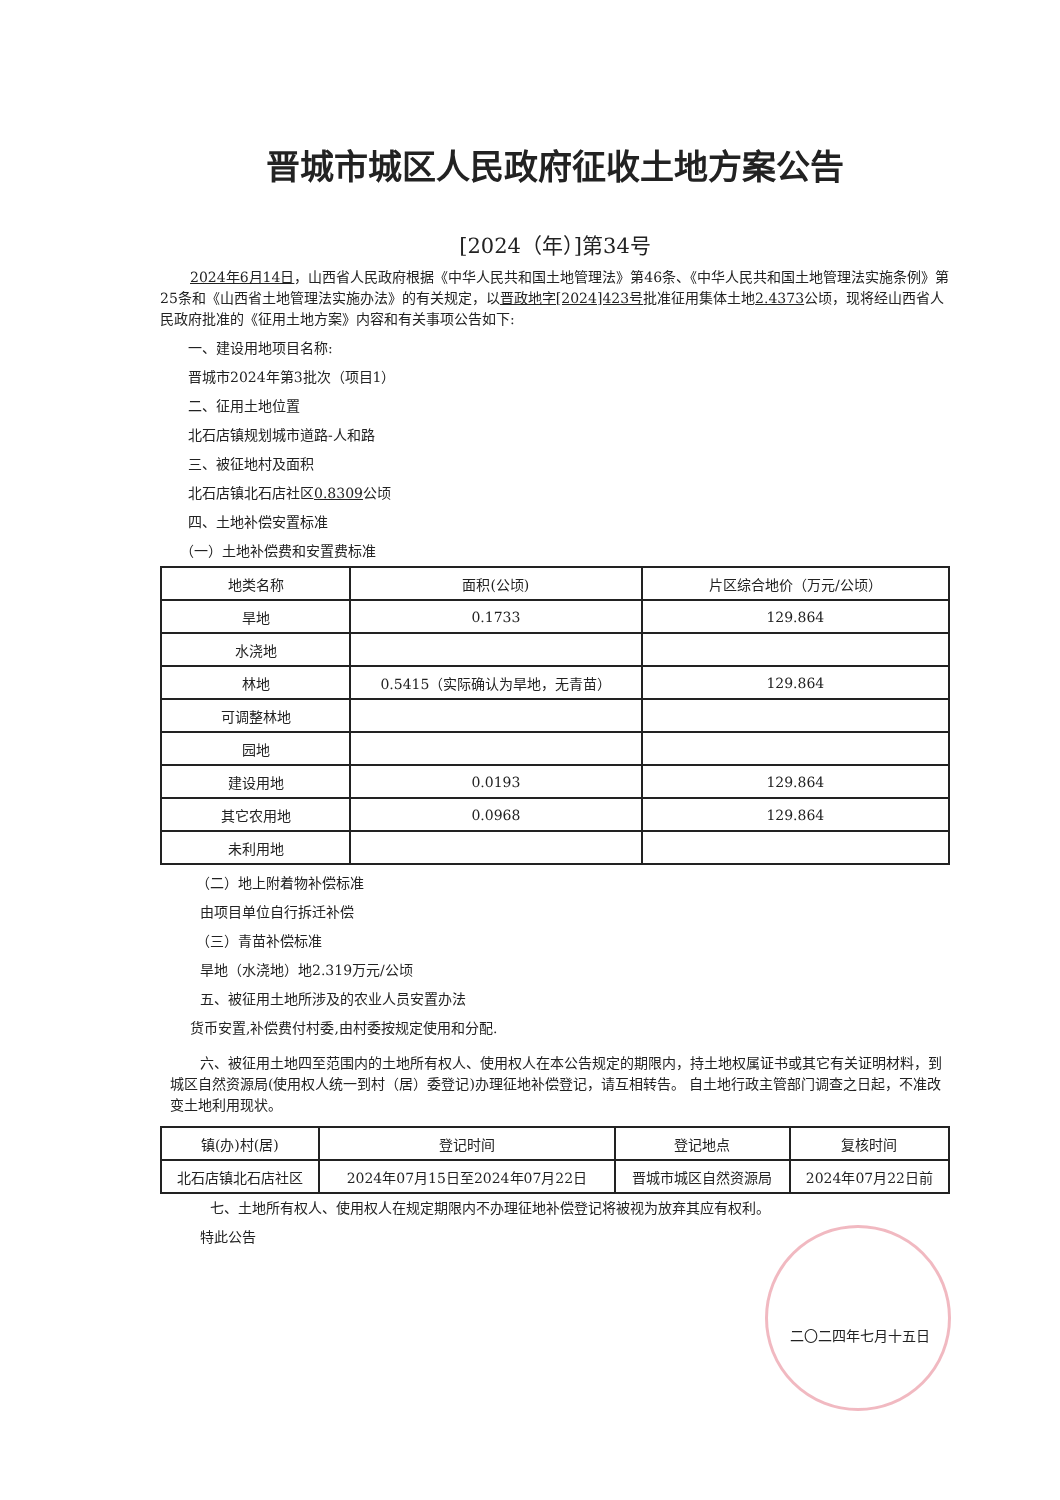晋城市城区人民政府征收土地方案公告
[2024（年）]第34号
2024年6月14日，山西省人民政府根据《中华人民共和国土地管理法》第46条、《中华人民共和国土地管理法实施条例》第25条和《山西省土地管理法实施办法》的有关规定，以晋政地字[2024]423号批准征用集体土地2.4373公顷，现将经山西省人民政府批准的《征用土地方案》内容和有关事项公告如下:
一、建设用地项目名称:
晋城市2024年第3批次（项目1）
二、征用土地位置
北石店镇规划城市道路-人和路
三、被征地村及面积
北石店镇北石店社区0.8309公顷
四、土地补偿安置标准
（一）土地补偿费和安置费标准
| 地类名称 | 面积(公顷) | 片区综合地价（万元/公顷） |
| --- | --- | --- |
| 旱地 | 0.1733 | 129.864 |
| 水浇地 | | |
| 林地 | 0.5415（实际确认为旱地，无青苗） | 129.864 |
| 可调整林地 | | |
| 园地 | | |
| 建设用地 | 0.0193 | 129.864 |
| 其它农用地 | 0.0968 | 129.864 |
| 未利用地 | | |
（二）地上附着物补偿标准
由项目单位自行拆迁补偿
（三）青苗补偿标准
旱地（水浇地）地2.319万元/公顷
五、被征用土地所涉及的农业人员安置办法
货币安置,补偿费付村委,由村委按规定使用和分配.
六、被征用土地四至范围内的土地所有权人、使用权人在本公告规定的期限内，持土地权属证书或其它有关证明材料，到城区自然资源局(使用权人统一到村（居）委登记)办理征地补偿登记，请互相转告。 自土地行政主管部门调查之日起，不准改变土地利用现状。
| 镇(办)村(居) | 登记时间 | 登记地点 | 复核时间 |
| --- | --- | --- | --- |
| 北石店镇北石店社区 | 2024年07月15日至2024年07月22日 | 晋城市城区自然资源局 | 2024年07月22日前 |
七、土地所有权人、使用权人在规定期限内不办理征地补偿登记将被视为放弃其应有权利。
特此公告
二〇二四年七月十五日